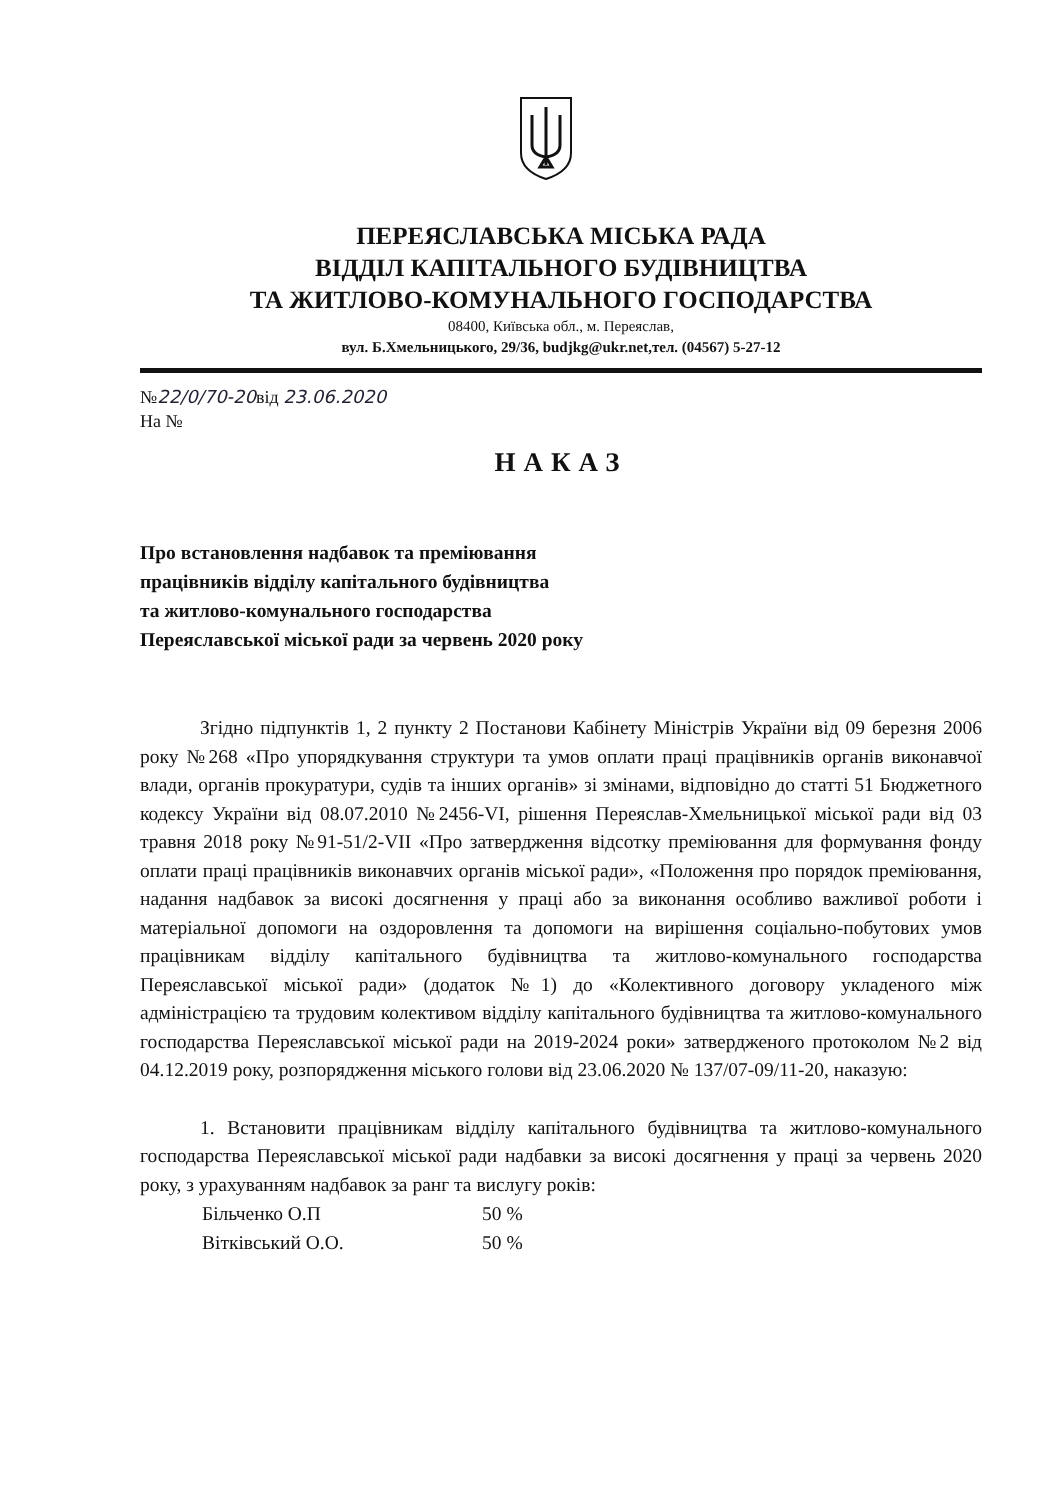ПЕРЕЯСЛАВСЬКА МІСЬКА РАДА
ВІДДІЛ КАПІТАЛЬНОГО БУДІВНИЦТВА
ТА ЖИТЛОВО-КОМУНАЛЬНОГО ГОСПОДАРСТВА
08400, Київська обл., м. Переяслав,
вул. Б.Хмельницького, 29/36, budjkg@ukr.net,тел. (04567) 5-27-12
№22/0/70-20від 23.06.2020
На №
НАКАЗ
Про встановлення надбавок та преміювання
працівників відділу капітального будівництва
та житлово-комунального господарства
Переяславської міської ради за червень 2020 року
Згідно підпунктів 1, 2 пункту 2 Постанови Кабінету Міністрів України від 09 березня 2006 року №268 «Про упорядкування структури та умов оплати праці працівників органів виконавчої влади, органів прокуратури, судів та інших органів» зі змінами, відповідно до статті 51 Бюджетного кодексу України від 08.07.2010 №2456-VI, рішення Переяслав-Хмельницької міської ради від 03 травня 2018 року №91-51/2-VII «Про затвердження відсотку преміювання для формування фонду оплати праці працівників виконавчих органів міської ради», «Положення про порядок преміювання, надання надбавок за високі досягнення у праці або за виконання особливо важливої роботи і матеріальної допомоги на оздоровлення та допомоги на вирішення соціально-побутових умов працівникам відділу капітального будівництва та житлово-комунального господарства Переяславської міської ради» (додаток №1) до «Колективного договору укладеного між адміністрацією та трудовим колективом відділу капітального будівництва та житлово-комунального господарства Переяславської міської ради на 2019-2024 роки» затвердженого протоколом №2 від 04.12.2019 року, розпорядження міського голови від 23.06.2020 № 137/07-09/11-20, наказую:
1. Встановити працівникам відділу капітального будівництва та житлово-комунального господарства Переяславської міської ради надбавки за високі досягнення у праці за червень 2020 року, з урахуванням надбавок за ранг та вислугу років:
Більченко О.П 50 %
Вітківський О.О. 50 %